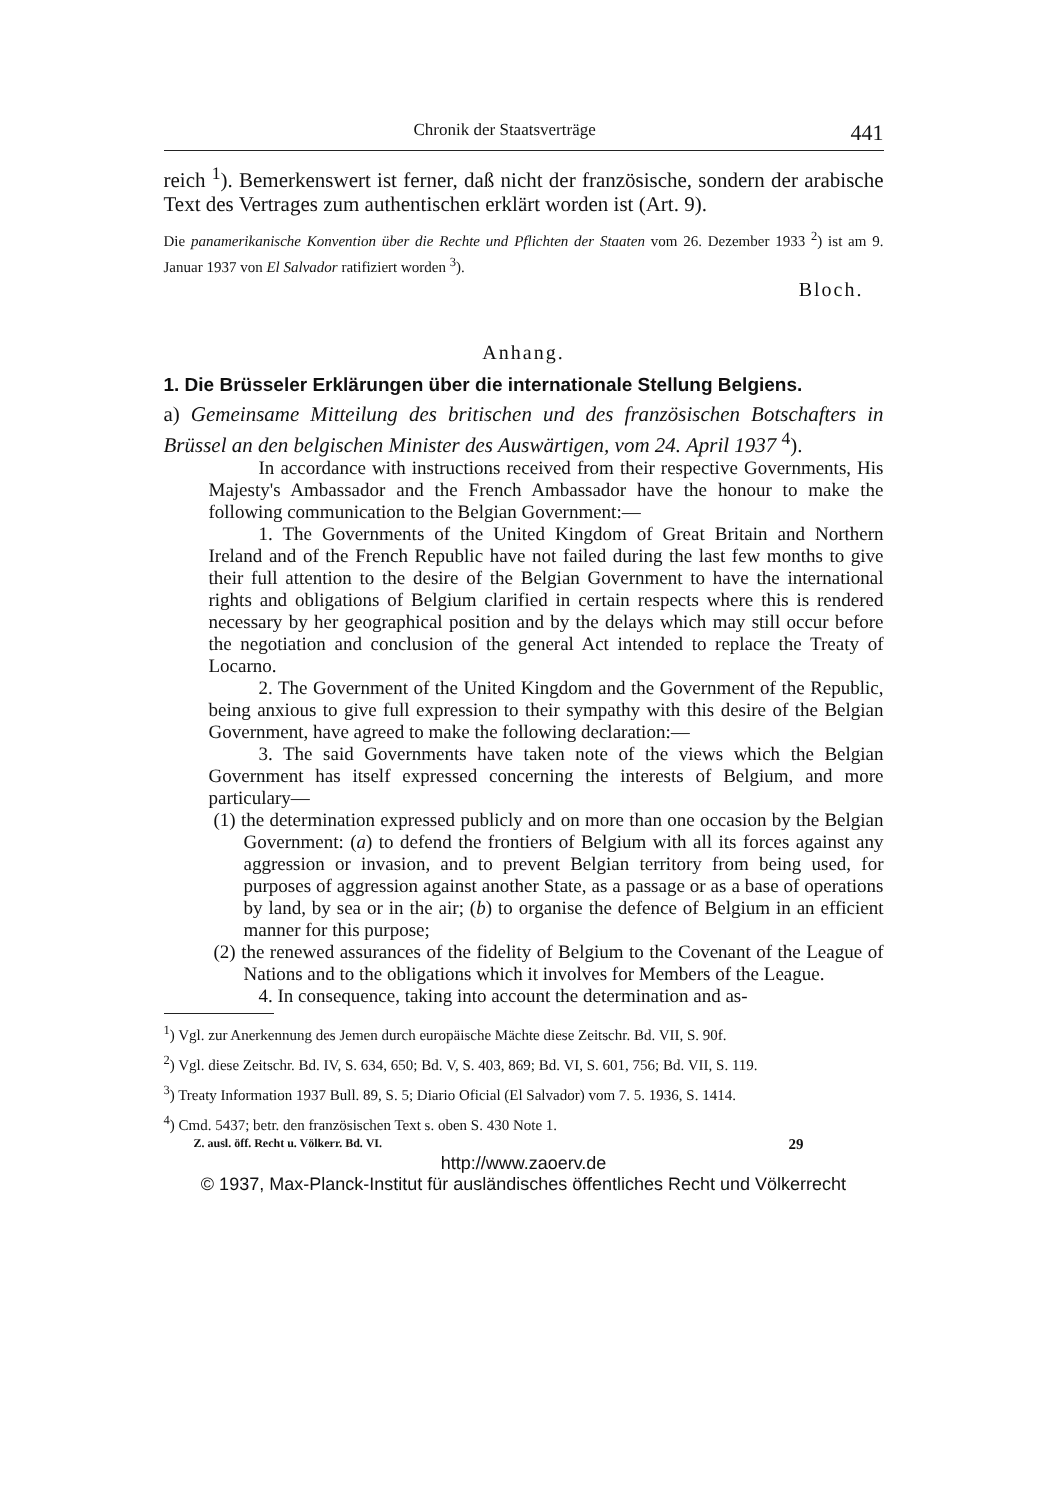Chronik der Staatsverträge 441
reich <sup>1</sup>). Bemerkenswert ist ferner, daß nicht der französische, sondern der arabische Text des Vertrages zum authentischen erklärt worden ist (Art. 9).
Die panamerikanische Konvention über die Rechte und Pflichten der Staaten vom 26. Dezember 1933 <sup>2</sup>) ist am 9. Januar 1937 von El Salvador ratifiziert worden <sup>3</sup>).
Bloch.
Anhang.
1. Die Brüsseler Erklärungen über die internationale Stellung Belgiens.
a) Gemeinsame Mitteilung des britischen und des französischen Botschafters in Brüssel an den belgischen Minister des Auswärtigen, vom 24. April 1937 <sup>4</sup>).
In accordance with instructions received from their respective Governments, His Majesty's Ambassador and the French Ambassador have the honour to make the following communication to the Belgian Government:—
1. The Governments of the United Kingdom of Great Britain and Northern Ireland and of the French Republic have not failed during the last few months to give their full attention to the desire of the Belgian Government to have the international rights and obligations of Belgium clarified in certain respects where this is rendered necessary by her geographical position and by the delays which may still occur before the negotiation and conclusion of the general Act intended to replace the Treaty of Locarno.
2. The Government of the United Kingdom and the Government of the Republic, being anxious to give full expression to their sympathy with this desire of the Belgian Government, have agreed to make the following declaration:—
3. The said Governments have taken note of the views which the Belgian Government has itself expressed concerning the interests of Belgium, and more particulary—
(1) the determination expressed publicly and on more than one occasion by the Belgian Government: (a) to defend the frontiers of Belgium with all its forces against any aggression or invasion, and to prevent Belgian territory from being used, for purposes of aggression against another State, as a passage or as a base of operations by land, by sea or in the air; (b) to organise the defence of Belgium in an efficient manner for this purpose;
(2) the renewed assurances of the fidelity of Belgium to the Covenant of the League of Nations and to the obligations which it involves for Members of the League.
4. In consequence, taking into account the determination and as-
<sup>1</sup>) Vgl. zur Anerkennung des Jemen durch europäische Mächte diese Zeitschr. Bd. VII, S. 90f.
<sup>2</sup>) Vgl. diese Zeitschr. Bd. IV, S. 634, 650; Bd. V, S. 403, 869; Bd. VI, S. 601, 756; Bd. VII, S. 119.
<sup>3</sup>) Treaty Information 1937 Bull. 89, S. 5; Diario Oficial (El Salvador) vom 7. 5. 1936, S. 1414.
<sup>4</sup>) Cmd. 5437; betr. den französischen Text s. oben S. 430 Note 1.
Z. ausl. öff. Recht u. Völkerr. Bd. VI. 29
http://www.zaoerv.de
© 1937, Max-Planck-Institut für ausländisches öffentliches Recht und Völkerrecht